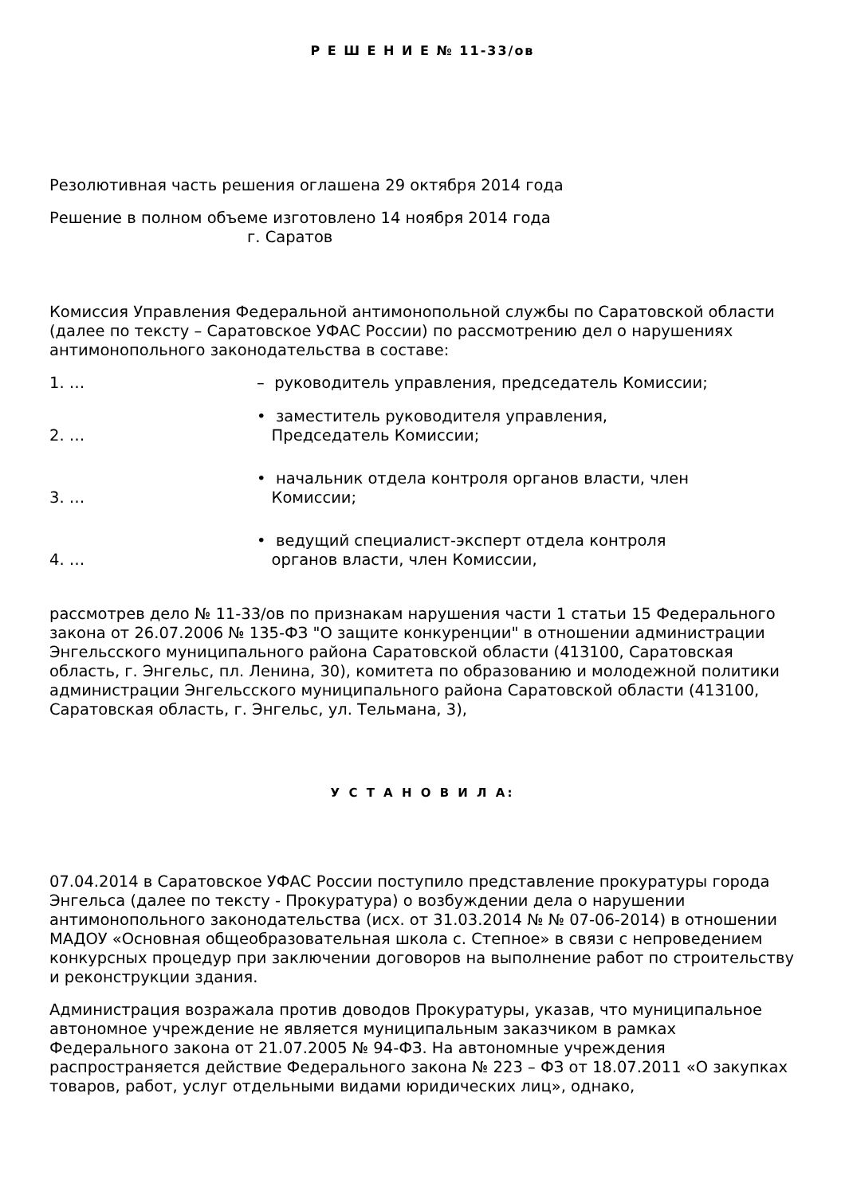Р Е Ш Е Н И Е № 11-33/ов
Резолютивная часть решения оглашена 29 октября 2014 года
Решение в полном объеме изготовлено 14 ноября 2014 года
г. Саратов
Комиссия Управления Федеральной антимонопольной службы по Саратовской области (далее по тексту – Саратовское УФАС России) по рассмотрению дел о нарушениях антимонопольного законодательства в составе:
1. … – руководитель управления, председатель Комиссии;
2. … • заместитель руководителя управления,
Председатель Комиссии;
3. … • начальник отдела контроля органов власти, член
Комиссии;
4. … • ведущий специалист-эксперт отдела контроля
органов власти, член Комиссии,
рассмотрев дело № 11-33/ов по признакам нарушения части 1 статьи 15 Федерального закона от 26.07.2006 № 135-ФЗ "О защите конкуренции" в отношении администрации Энгельсского муниципального района Саратовской области (413100, Саратовская область, г. Энгельс, пл. Ленина, 30), комитета по образованию и молодежной политики администрации Энгельсского муниципального района Саратовской области (413100, Саратовская область, г. Энгельс, ул. Тельмана, 3),
У С Т А Н О В И Л А:
07.04.2014 в Саратовское УФАС России поступило представление прокуратуры города Энгельса (далее по тексту - Прокуратура) о возбуждении дела о нарушении антимонопольного законодательства (исх. от 31.03.2014 № № 07-06-2014) в отношении МАДОУ «Основная общеобразовательная школа с. Степное» в связи с непроведением конкурсных процедур при заключении договоров на выполнение работ по строительству и реконструкции здания.
Администрация возражала против доводов Прокуратуры, указав, что муниципальное автономное учреждение не является муниципальным заказчиком в рамках Федерального закона от 21.07.2005 № 94-ФЗ. На автономные учреждения распространяется действие Федерального закона № 223 – ФЗ от 18.07.2011 «О закупках товаров, работ, услуг отдельными видами юридических лиц», однако,